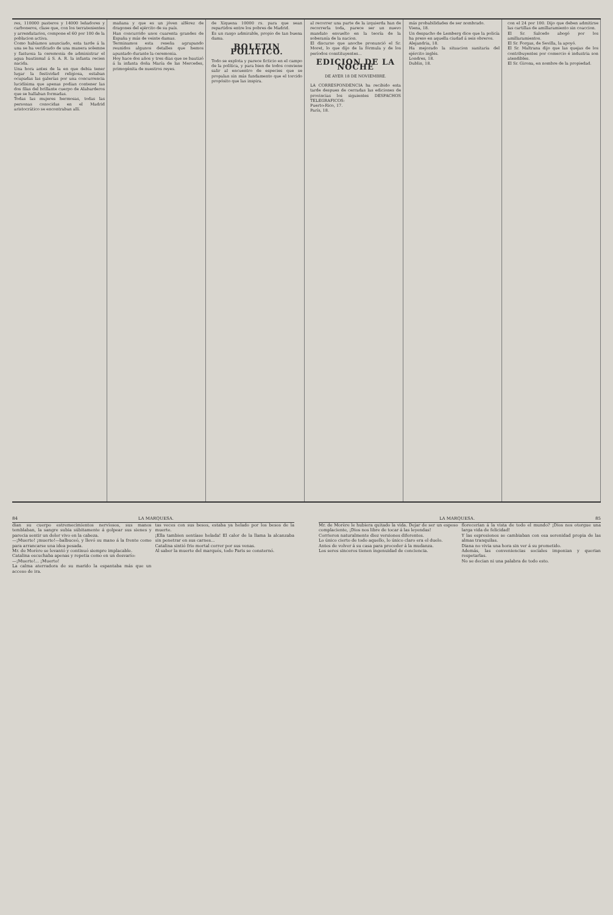res, 110000 pasteros y 14000 leñadores y carboneros, clase que, con los terratenientes y arrendatarios, compone el 60 por 100 de la poblacion activa.
Como habíamos anunciado, esta tarde á la una se ha verificado de una manera solemne y fastuosa la ceremonia de administrar el agua bautismal á S. A. R. la infanta recien nacida.
Una hora antes de la en que debia tener lugar la festividad religiosa, estaban ocupadas las galerías por una concurrencia lucidísima que apenas podian contener las dos filas del brillante cuerpo de Alabarderos que se hallaban formadas.
Todas las mujeres hermosas, todas las personas conocidas en el Madrid aristocrático se encontraban allí.
mañana y que es un jóven alférez de dragones del ejército de su país.
Han concurrido unos cuarenta grandes de España y más de veinte damas.
Terminamos esta reseña agrupando reunidos algunos detalles que hemos apuntado durante la ceremonia.
Hoy hace dos años y tres dias que se bautizó á la infanta doña María de las Mercedes, primogénita de nuestros reyes.
de Xiquena 10000 rs. para que sean repartidos entre los pobres de Madrid.
Es un rasgo admirable, propio de tan buena dama.
BOLETIN POLITICO.
Todo se explota y parece ficticio en el campo de la política, y para bien de todos conviene salir al encuentro de especies que se propalan sin más fundamento que el torcido propósito que las inspira.
al recorrer una parte de la izquierda han de recorrerla toda, parece ser un nuevo mandato envuelto en la teoría de la soberanía de la nacion.
El discurso que anoche pronunció el Sr. Moret, lo que dijo de la fórmula y de los períodos constituyentes...
EDICION DE LA NOCHE
DE AYER 18 DE NOVIEMBRE.
LA CORRESPONDENCIA ha recibido esta tarde despues de cerradas las ediciones de provincias los siguientes DESPACHOS TELEGRAFICOS:
Puerto-Rico, 17.
París, 18.
más probabilidades de ser nombrado.
Viena, 18.
Un despacho de Lemberg dice que la policía ha preso en aquella ciudad á seis obreros.
Alejandria, 18.
Ha mejorado la situacion sanitaria del ejército inglés.
Londres, 18.
Dublin, 18.
con el 24 por 100. Dijo que deben admitirse las cartillas de amillaramiento sin coaccion.
El Sr. Salcedo abogó por los amillaramientos.
El Sr. Forgas, de Sevilla, la apoyó.
El Sr. Maltrana dijo que las quejas de los contribuyentes por comercio é industria son atendibles.
El Sr. Girona, en nombre de la propiedad.
84 LA MARQUESA.
dian su cuerpo estremecimientos nerviosos, sus manos temblaban, la sangre subia súbitamente á golpear sus sienes y parecia sentir un dolor vivo en la cabeza.
—¡Muerto! ¡muerto!—balbuceó, y llevó su mano á la frente como para arrancarse una idea pesada.
Mr. de Morère se levantó y continuó siempre implacable.
Catalina escuchaba apenas y repetia como en un desvarío:
—¡Muerto!... ¡Muerto!
La calma aterradora de su marido la espantaba más que un acceso de ira.
tas veces con sus besos, estaba ya helado por los besos de la muerte.
¡Ella tambien sentíase helada! El calor de la llama la alcanzaba sin penetrar en sus carnes...
Catalina sintió frio mortal correr por sus venas.
Al saber la muerte del marqués, todo Paris se consternó.
LA MARQUESA. 85
Mr. de Morère le hubiera quitado la vida. Dejar de ser un esposo complaciente, ¡Dios nos libre de tocar á las leyendas!
Corrieron naturalmente diez versiones diferentes.
Lo único cierto de todo aquello, lo único claro era el duelo.
Antes de volver á su casa para proceder á la mudanza.
Los seres sinceros tienen ingenuidad de conciencia.
florecerian á la vista de todo el mundo? ¡Dios nos otorgue una larga vida de felicidad!
Y las espresiones se cambiaban con esa serenidad propia de las almas tranquilas.
Diana no vivia una hora sin ver á su prometido.
Además, las conveniencias sociales imponian y querian respetarlas.
No se decian ni una palabra de todo esto.